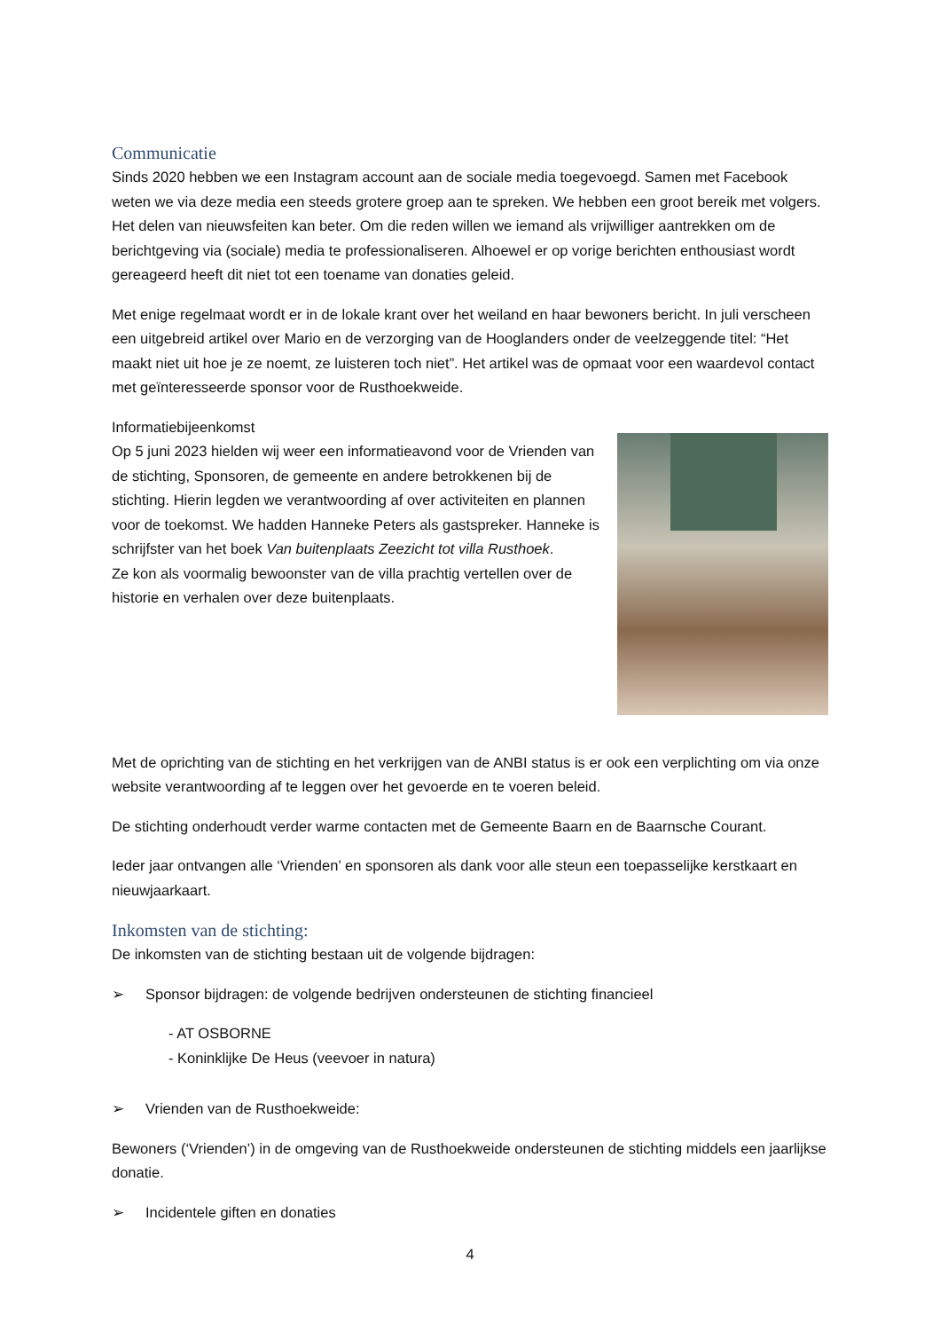Communicatie
Sinds 2020 hebben we een Instagram account aan de sociale media toegevoegd. Samen met Facebook weten we via deze media een steeds grotere groep aan te spreken. We hebben een groot bereik met volgers. Het delen van nieuwsfeiten kan beter. Om die reden willen we iemand als vrijwilliger aantrekken om de berichtgeving via (sociale) media te professionaliseren. Alhoewel er op vorige berichten enthousiast wordt gereageerd heeft dit niet tot een toename van donaties geleid.
Met enige regelmaat wordt er in de lokale krant over het weiland en haar bewoners bericht. In juli verscheen een uitgebreid artikel over Mario en de verzorging van de Hooglanders onder de veelzeggende titel: “Het maakt niet uit hoe je ze noemt, ze luisteren toch niet”. Het artikel was de opmaat voor een waardevol contact met geïnteresseerde sponsor voor de Rusthoekweide.
Informatiebijeenkomst
Op 5 juni 2023 hielden wij weer een informatieavond voor de Vrienden van de stichting, Sponsoren, de gemeente en andere betrokkenen bij de stichting. Hierin legden we verantwoording af over activiteiten en plannen voor de toekomst. We hadden Hanneke Peters als gastspreker. Hanneke is schrijfster van het boek Van buitenplaats Zeezicht tot villa Rusthoek.
Ze kon als voormalig bewoonster van de villa prachtig vertellen over de historie en verhalen over deze buitenplaats.
Met de oprichting van de stichting en het verkrijgen van de ANBI status is er ook een verplichting om via onze website verantwoording af te leggen over het gevoerde en te voeren beleid.
De stichting onderhoudt verder warme contacten met de Gemeente Baarn en de Baarnsche Courant.
Ieder jaar ontvangen alle ‘Vrienden’ en sponsoren als dank voor alle steun een toepasselijke kerstkaart en nieuwjaarkaart.
Inkomsten van de stichting:
De inkomsten van de stichting bestaan uit de volgende bijdragen:
➢ Sponsor bijdragen: de volgende bedrijven ondersteunen de stichting financieel
- AT OSBORNE
- Koninklijke De Heus (veevoer in natura)
➢ Vrienden van de Rusthoekweide:
Bewoners (‘Vrienden’) in de omgeving van de Rusthoekweide ondersteunen de stichting middels een jaarlijkse donatie.
➢ Incidentele giften en donaties
4